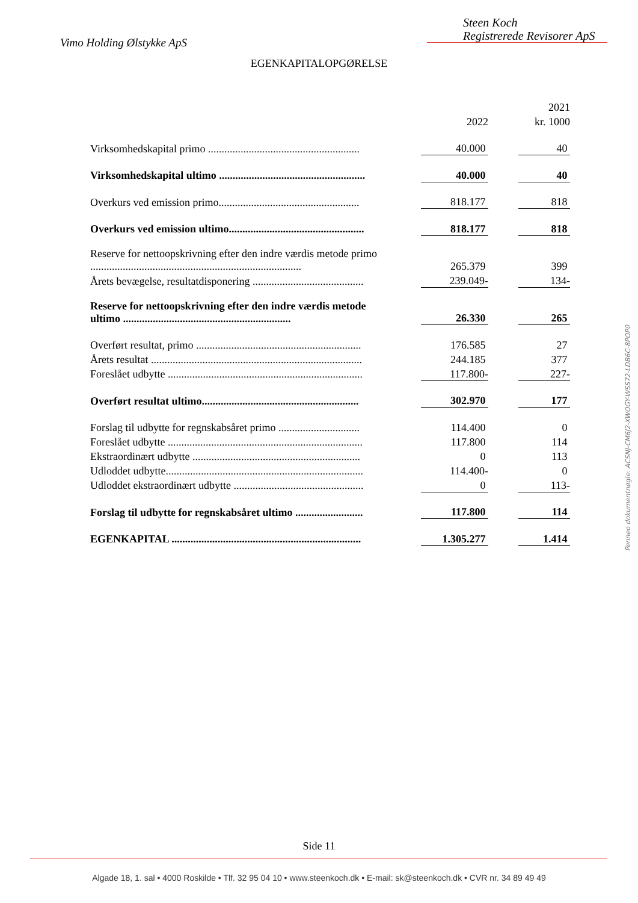Vimo Holding Ølstykke ApS
Steen Koch
Registrerede Revisorer ApS
EGENKAPITALOPGØRELSE
| | | | | 2021 |
| | | 2022 | | kr. 1000 |
| Virksomhedskapital primo ........................................................ | | 40.000 | | 40 |
| Virksomhedskapital ultimo ...................................................... | | 40.000 | | 40 |
| Overkurs ved emission primo.................................................... | | 818.177 | | 818 |
| Overkurs ved emission ultimo.................................................. | | 818.177 | | 818 |
| Reserve for nettoopskrivning efter den indre værdis metode primo .............................................................................. | | 265.379 | | 399 |
| Årets bevægelse, resultatdisponering ......................................... | | 239.049- | | 134- |
| Reserve for nettoopskrivning efter den indre værdis metode ultimo .............................................................. | | 26.330 | | 265 |
| Overført resultat, primo ............................................................. | | 176.585 | | 27 |
| Årets resultat .............................................................................. | | 244.185 | | 377 |
| Foreslået udbytte ........................................................................ | | 117.800- | | 227- |
| Overført resultat ultimo.......................................................... | | 302.970 | | 177 |
| Forslag til udbytte for regnskabsåret primo .............................. | | 114.400 | | 0 |
| Foreslået udbytte ........................................................................ | | 117.800 | | 114 |
| Ekstraordinært udbytte .............................................................. | | 0 | | 113 |
| Udloddet udbytte......................................................................... | | 114.400- | | 0 |
| Udloddet ekstraordinært udbytte ................................................ | | 0 | | 113- |
| Forslag til udbytte for regnskabsåret ultimo ......................... | | 117.800 | | 114 |
| EGENKAPITAL ...................................................................... | | 1.305.277 | | 1.414 |
Penneo dokumentnøgle: ACSNJ-CM6J2-XWOGY-WSS72-LDB6C-8POP0
Side 11
Algade 18, 1. sal • 4000 Roskilde • Tlf. 32 95 04 10 • www.steenkoch.dk • E-mail: sk@steenkoch.dk • CVR nr. 34 89 49 49